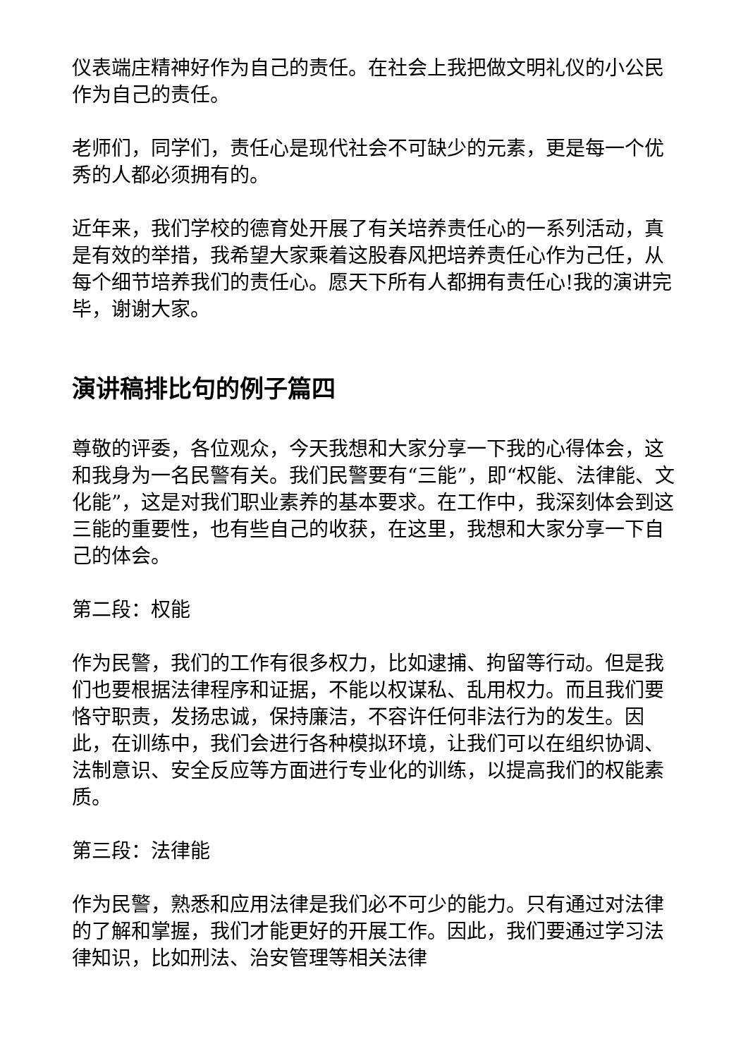仪表端庄精神好作为自己的责任。在社会上我把做文明礼仪的小公民作为自己的责任。
老师们，同学们，责任心是现代社会不可缺少的元素，更是每一个优秀的人都必须拥有的。
近年来，我们学校的德育处开展了有关培养责任心的一系列活动，真是有效的举措，我希望大家乘着这股春风把培养责任心作为己任，从每个细节培养我们的责任心。愿天下所有人都拥有责任心!我的演讲完毕，谢谢大家。
演讲稿排比句的例子篇四
尊敬的评委，各位观众，今天我想和大家分享一下我的心得体会，这和我身为一名民警有关。我们民警要有“三能”，即“权能、法律能、文化能”，这是对我们职业素养的基本要求。在工作中，我深刻体会到这三能的重要性，也有些自己的收获，在这里，我想和大家分享一下自己的体会。
第二段：权能
作为民警，我们的工作有很多权力，比如逮捕、拘留等行动。但是我们也要根据法律程序和证据，不能以权谋私、乱用权力。而且我们要恪守职责，发扬忠诚，保持廉洁，不容许任何非法行为的发生。因此，在训练中，我们会进行各种模拟环境，让我们可以在组织协调、法制意识、安全反应等方面进行专业化的训练，以提高我们的权能素质。
第三段：法律能
作为民警，熟悉和应用法律是我们必不可少的能力。只有通过对法律的了解和掌握，我们才能更好的开展工作。因此，我们要通过学习法律知识，比如刑法、治安管理等相关法律